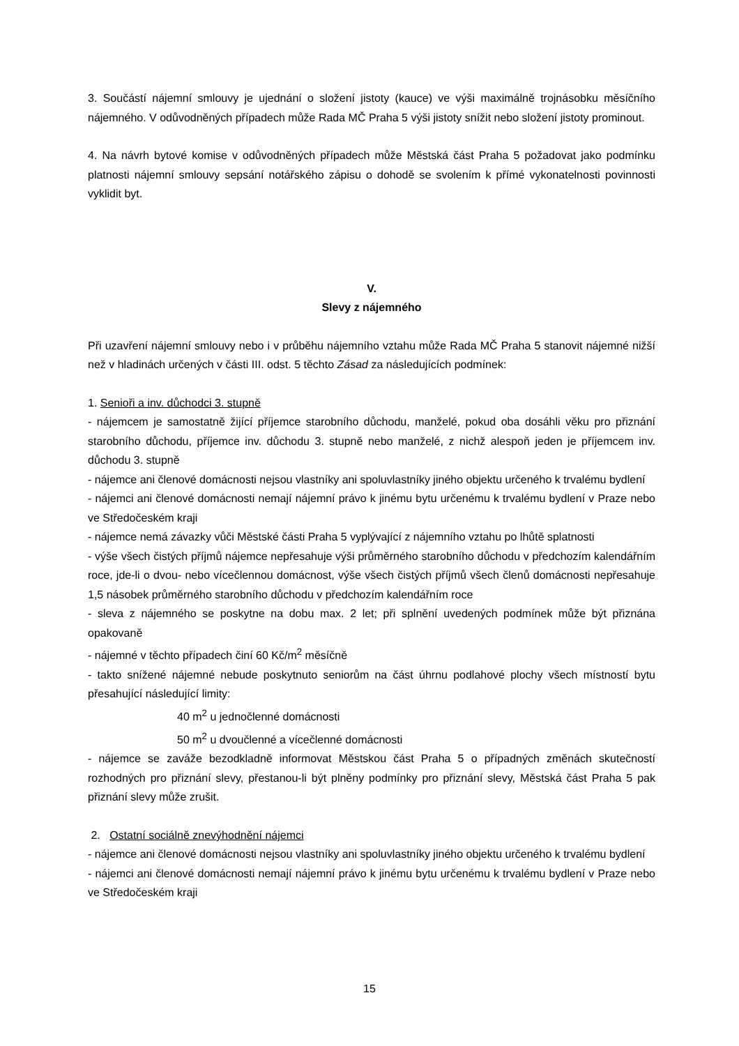3. Součástí nájemní smlouvy je ujednání o složení jistoty (kauce) ve výši maximálně trojnásobku měsíčního nájemného. V odůvodněných případech může Rada MČ Praha 5 výši jistoty snížit nebo složení jistoty prominout.
4. Na návrh bytové komise v odůvodněných případech může Městská část Praha 5 požadovat jako podmínku platnosti nájemní smlouvy sepsání notářského zápisu o dohodě se svolením k přímé vykonatelnosti povinnosti vyklidit byt.
V.
Slevy z nájemného
Při uzavření nájemní smlouvy nebo i v průběhu nájemního vztahu může Rada MČ Praha 5 stanovit nájemné nižší než v hladinách určených v části III. odst. 5 těchto Zásad za následujících podmínek:
1. Senioři a inv. důchodci 3. stupně
- nájemcem je samostatně žijící příjemce starobního důchodu, manželé, pokud oba dosáhli věku pro přiznání starobního důchodu, příjemce inv. důchodu 3. stupně nebo manželé, z nichž alespoň jeden je příjemcem inv. důchodu 3. stupně
- nájemce ani členové domácnosti nejsou vlastníky ani spoluvlastníky jiného objektu určeného k trvalému bydlení
- nájemci ani členové domácnosti nemají nájemní právo k jinému bytu určenému k trvalému bydlení v Praze nebo ve Středočeském kraji
- nájemce nemá závazky vůči Městské části Praha 5 vyplývající z nájemního vztahu po lhůtě splatnosti
- výše všech čistých příjmů nájemce nepřesahuje výši průměrného starobního důchodu v předchozím kalendářním roce, jde-li o dvou- nebo vícečlennou domácnost, výše všech čistých příjmů všech členů domácnosti nepřesahuje 1,5 násobek průměrného starobního důchodu v předchozím kalendářním roce
- sleva z nájemného se poskytne na dobu max. 2 let; při splnění uvedených podmínek může být přiznána opakovaně
- nájemné v těchto případech činí 60 Kč/m<sup>2</sup> měsíčně
- takto snížené nájemné nebude poskytnuto seniorům na část úhrnu podlahové plochy všech místností bytu přesahující následující limity:
40 m<sup>2</sup> u jednočlenné domácnosti
50 m<sup>2</sup> u dvoučlenné a vícečlenné domácnosti
- nájemce se zaváže bezodkladně informovat Městskou část Praha 5 o případných změnách skutečností rozhodných pro přiznání slevy, přestanou-li být plněny podmínky pro přiznání slevy, Městská část Praha 5 pak přiznání slevy může zrušit.
2. Ostatní sociálně znevýhodnění nájemci
- nájemce ani členové domácnosti nejsou vlastníky ani spoluvlastníky jiného objektu určeného k trvalému bydlení
- nájemci ani členové domácnosti nemají nájemní právo k jinému bytu určenému k trvalému bydlení v Praze nebo ve Středočeském kraji
15